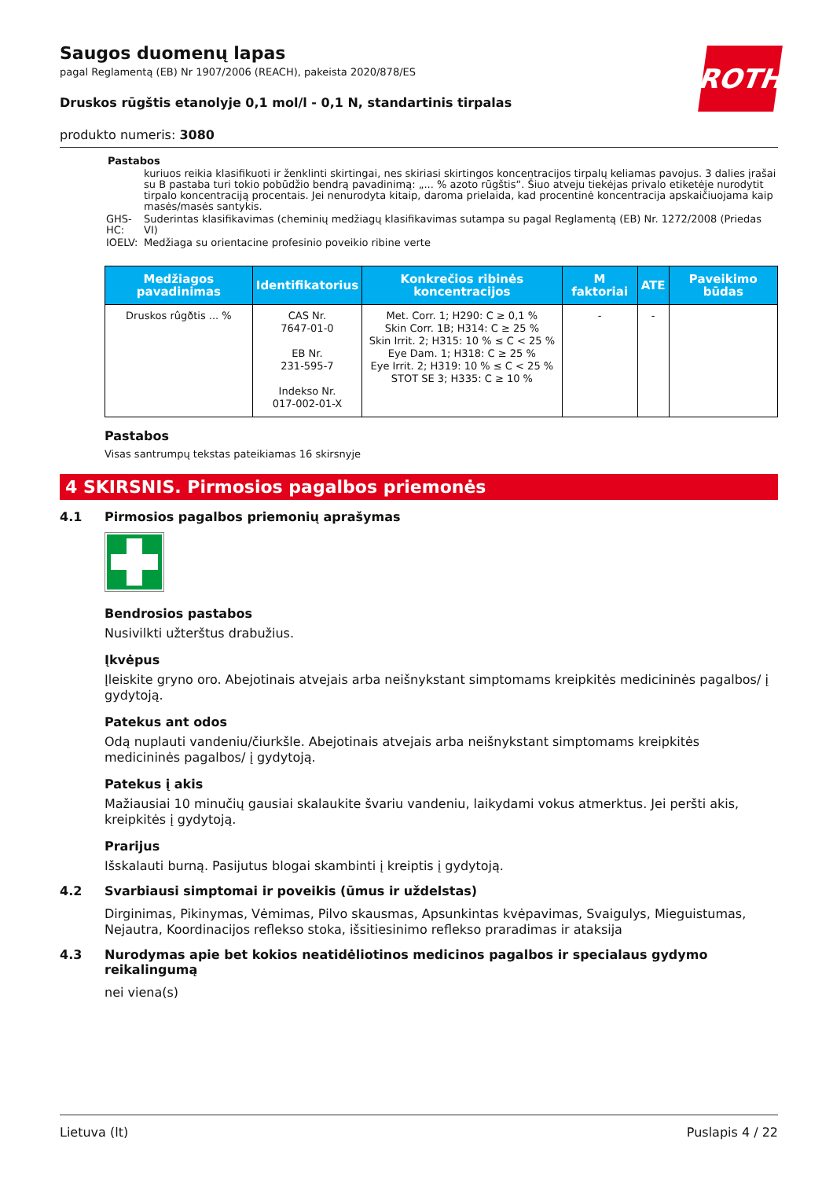ROTH
Saugos duomenų lapas
pagal Reglamentą (EB) Nr 1907/2006 (REACH), pakeista 2020/878/ES
Druskos rūgštis etanolyje 0,1 mol/l - 0,1 N, standartinis tirpalas
produkto numeris: 3080
Pastabos
| | kuriuos reikia klasifikuoti ir ženklinti skirtingai, nes skiriasi skirtingos koncentracijos tirpalų keliamas pavojus. 3 dalies įrašai su B pastaba turi tokio pobūdžio bendrą pavadinimą: „... % azoto rūgštis“. Šiuo atveju tiekėjas privalo etiketėje nurodytit tirpalo koncentraciją procentais. Jei nenurodyta kitaip, daroma prielaida, kad procentinė koncentracija apskaičiuojama kaip masės/masės santykis. |
| GHS-HC: | Suderintas klasifikavimas (cheminių medžiagų klasifikavimas sutampa su pagal Reglamentą (EB) Nr. 1272/2008 (Priedas VI) |
| IOELV: | Medžiaga su orientacine profesinio poveikio ribine verte |
| Medžiagos pavadinimas | Identifikatorius | Konkrečios ribinės koncentracijos | M faktoriai | ATE | Paveikimo būdas |
| --- | --- | --- | --- | --- | --- |
| Druskos rûgðtis ... % | CAS Nr. 7647-01-0 EB Nr. 231-595-7 Indekso Nr. 017-002-01-X | Met. Corr. 1; H290: C ≥ 0,1 % Skin Corr. 1B; H314: C ≥ 25 % Skin Irrit. 2; H315: 10 % ≤ C < 25 % Eye Dam. 1; H318: C ≥ 25 % Eye Irrit. 2; H319: 10 % ≤ C < 25 % STOT SE 3; H335: C ≥ 10 % | - | - | |
Pastabos
Visas santrumpų tekstas pateikiamas 16 skirsnyje
4 SKIRSNIS. Pirmosios pagalbos priemonės
4.1 Pirmosios pagalbos priemonių aprašymas
Bendrosios pastabos
Nusivilkti užterštus drabužius.
Įkvėpus
Įleiskite gryno oro. Abejotinais atvejais arba neišnykstant simptomams kreipkitės medicininės pagalbos/ į gydytoją.
Patekus ant odos
Odą nuplauti vandeniu/čiurkšle. Abejotinais atvejais arba neišnykstant simptomams kreipkitės medicininės pagalbos/ į gydytoją.
Patekus į akis
Mažiausiai 10 minučių gausiai skalaukite švariu vandeniu, laikydami vokus atmerktus. Jei peršti akis, kreipkitės į gydytoją.
Prarijus
Išskalauti burną. Pasijutus blogai skambinti į kreiptis į gydytoją.
4.2 Svarbiausi simptomai ir poveikis (ūmus ir uždelstas)
Dirginimas, Pikinymas, Vėmimas, Pilvo skausmas, Apsunkintas kvėpavimas, Svaigulys, Mieguistumas, Nejautra, Koordinacijos reflekso stoka, išsitiesinimo reflekso praradimas ir ataksija
4.3 Nurodymas apie bet kokios neatidėliotinos medicinos pagalbos ir specialaus gydymo reikalingumą
nei viena(s)
Lietuva (lt) Puslapis 4 / 22